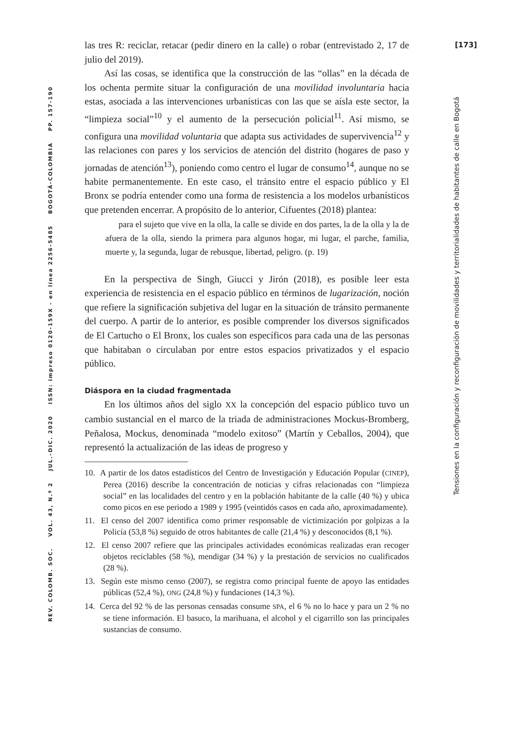[173]
las tres R: reciclar, retacar (pedir dinero en la calle) o robar (entrevistado 2, 17 de julio del 2019).
Así las cosas, se identifica que la construcción de las “ollas” en la década de los ochenta permite situar la configuración de una movilidad involuntaria hacia estas, asociada a las intervenciones urbanísticas con las que se aísla este sector, la “limpieza social”<sup>10</sup> y el aumento de la persecución policial<sup>11</sup>. Así mismo, se configura una movilidad voluntaria que adapta sus actividades de supervivencia<sup>12</sup> y las relaciones con pares y los servicios de atención del distrito (hogares de paso y jornadas de atención<sup>13</sup>), poniendo como centro el lugar de consumo<sup>14</sup>, aunque no se habite permanentemente. En este caso, el tránsito entre el espacio público y El Bronx se podría entender como una forma de resistencia a los modelos urbanísticos que pretenden encerrar. A propósito de lo anterior, Cifuentes (2018) plantea:
para el sujeto que vive en la olla, la calle se divide en dos partes, la de la olla y la de afuera de la olla, siendo la primera para algunos hogar, mi lugar, el parche, familia, muerte y, la segunda, lugar de rebusque, libertad, peligro. (p. 19)
En la perspectiva de Singh, Giucci y Jirón (2018), es posible leer esta experiencia de resistencia en el espacio público en términos de lugarización, noción que refiere la significación subjetiva del lugar en la situación de tránsito permanente del cuerpo. A partir de lo anterior, es posible comprender los diversos significados de El Cartucho o El Bronx, los cuales son específicos para cada una de las personas que habitaban o circulaban por entre estos espacios privatizados y el espacio público.
Diáspora en la ciudad fragmentada
En los últimos años del siglo XX la concepción del espacio público tuvo un cambio sustancial en el marco de la triada de administraciones Mockus-Bromberg, Peñalosa, Mockus, denominada “modelo exitoso” (Martín y Ceballos, 2004), que representó la actualización de las ideas de progreso y
10. A partir de los datos estadísticos del Centro de Investigación y Educación Popular (CINEP), Perea (2016) describe la concentración de noticias y cifras relacionadas con “limpieza social” en las localidades del centro y en la población habitante de la calle (40 %) y ubica como picos en ese periodo a 1989 y 1995 (veintidós casos en cada año, aproximadamente).
11. El censo del 2007 identifica como primer responsable de victimización por golpizas a la Policía (53,8 %) seguido de otros habitantes de calle (21,4 %) y desconocidos (8,1 %).
12. El censo 2007 refiere que las principales actividades económicas realizadas eran recoger objetos reciclables (58 %), mendigar (34 %) y la prestación de servicios no cualificados (28 %).
13. Según este mismo censo (2007), se registra como principal fuente de apoyo las entidades públicas (52,4 %), ONG (24,8 %) y fundaciones (14,3 %).
14. Cerca del 92 % de las personas censadas consume SPA, el 6 % no lo hace y para un 2 % no se tiene información. El basuco, la marihuana, el alcohol y el cigarrillo son las principales sustancias de consumo.
Tensiones en la configuración y reconfiguración de movilidades y territorialidades de habitantes de calle en Bogotá
REV. COLOMB. SOC. VOL. 43, N.º 2 JUL.-DIC. 2020 ISSN: impreso 0120-159X - en línea 2256-5485 BOGOTÁ-COLOMBIA PP. 157-190